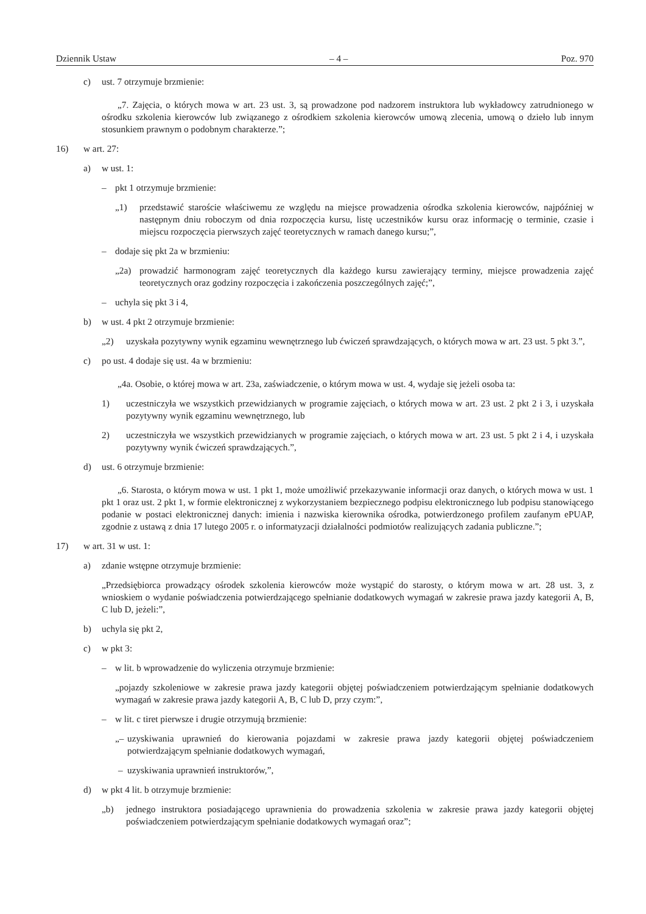Dziennik Ustaw – 4 – Poz. 970
c) ust. 7 otrzymuje brzmienie:
„7. Zajęcia, o których mowa w art. 23 ust. 3, są prowadzone pod nadzorem instruktora lub wykładowcy zatrudnionego w ośrodku szkolenia kierowców lub związanego z ośrodkiem szkolenia kierowców umową zlecenia, umową o dzieło lub innym stosunkiem prawnym o podobnym charakterze.”;
16) w art. 27:
a) w ust. 1:
– pkt 1 otrzymuje brzmienie:
„1) przedstawić staroście właściwemu ze względu na miejsce prowadzenia ośrodka szkolenia kierowców, najpóźniej w następnym dniu roboczym od dnia rozpoczęcia kursu, listę uczestników kursu oraz informację o terminie, czasie i miejscu rozpoczęcia pierwszych zajęć teoretycznych w ramach danego kursu;”,
– dodaje się pkt 2a w brzmieniu:
„2a) prowadzić harmonogram zajęć teoretycznych dla każdego kursu zawierający terminy, miejsce prowadzenia zajęć teoretycznych oraz godziny rozpoczęcia i zakończenia poszczególnych zajęć;”,
– uchyla się pkt 3 i 4,
b) w ust. 4 pkt 2 otrzymuje brzmienie:
„2) uzyskała pozytywny wynik egzaminu wewnętrznego lub ćwiczeń sprawdzających, o których mowa w art. 23 ust. 5 pkt 3.”,
c) po ust. 4 dodaje się ust. 4a w brzmieniu:
„4a. Osobie, o której mowa w art. 23a, zaświadczenie, o którym mowa w ust. 4, wydaje się jeżeli osoba ta:
1) uczestniczyła we wszystkich przewidzianych w programie zajęciach, o których mowa w art. 23 ust. 2 pkt 2 i 3, i uzyskała pozytywny wynik egzaminu wewnętrznego, lub
2) uczestniczyła we wszystkich przewidzianych w programie zajęciach, o których mowa w art. 23 ust. 5 pkt 2 i 4, i uzyskała pozytywny wynik ćwiczeń sprawdzających.”,
d) ust. 6 otrzymuje brzmienie:
„6. Starosta, o którym mowa w ust. 1 pkt 1, może umożliwić przekazywanie informacji oraz danych, o których mowa w ust. 1 pkt 1 oraz ust. 2 pkt 1, w formie elektronicznej z wykorzystaniem bezpiecznego podpisu elektronicznego lub podpisu stanowiącego podanie w postaci elektronicznej danych: imienia i nazwiska kierownika ośrodka, potwierdzonego profilem zaufanym ePUAP, zgodnie z ustawą z dnia 17 lutego 2005 r. o informatyzacji działalności podmiotów realizujących zadania publiczne.”;
17) w art. 31 w ust. 1:
a) zdanie wstępne otrzymuje brzmienie:
„Przedsiębiorca prowadzący ośrodek szkolenia kierowców może wystąpić do starosty, o którym mowa w art. 28 ust. 3, z wnioskiem o wydanie poświadczenia potwierdzającego spełnianie dodatkowych wymagań w zakresie prawa jazdy kategorii A, B, C lub D, jeżeli:”,
b) uchyla się pkt 2,
c) w pkt 3:
– w lit. b wprowadzenie do wyliczenia otrzymuje brzmienie:
„pojazdy szkoleniowe w zakresie prawa jazdy kategorii objętej poświadczeniem potwierdzającym spełnianie dodatkowych wymagań w zakresie prawa jazdy kategorii A, B, C lub D, przy czym:”,
– w lit. c tiret pierwsze i drugie otrzymują brzmienie:
„– uzyskiwania uprawnień do kierowania pojazdami w zakresie prawa jazdy kategorii objętej poświadczeniem potwierdzającym spełnianie dodatkowych wymagań,
– uzyskiwania uprawnień instruktorów,”,
d) w pkt 4 lit. b otrzymuje brzmienie:
„b) jednego instruktora posiadającego uprawnienia do prowadzenia szkolenia w zakresie prawa jazdy kategorii objętej poświadczeniem potwierdzającym spełnianie dodatkowych wymagań oraz”;